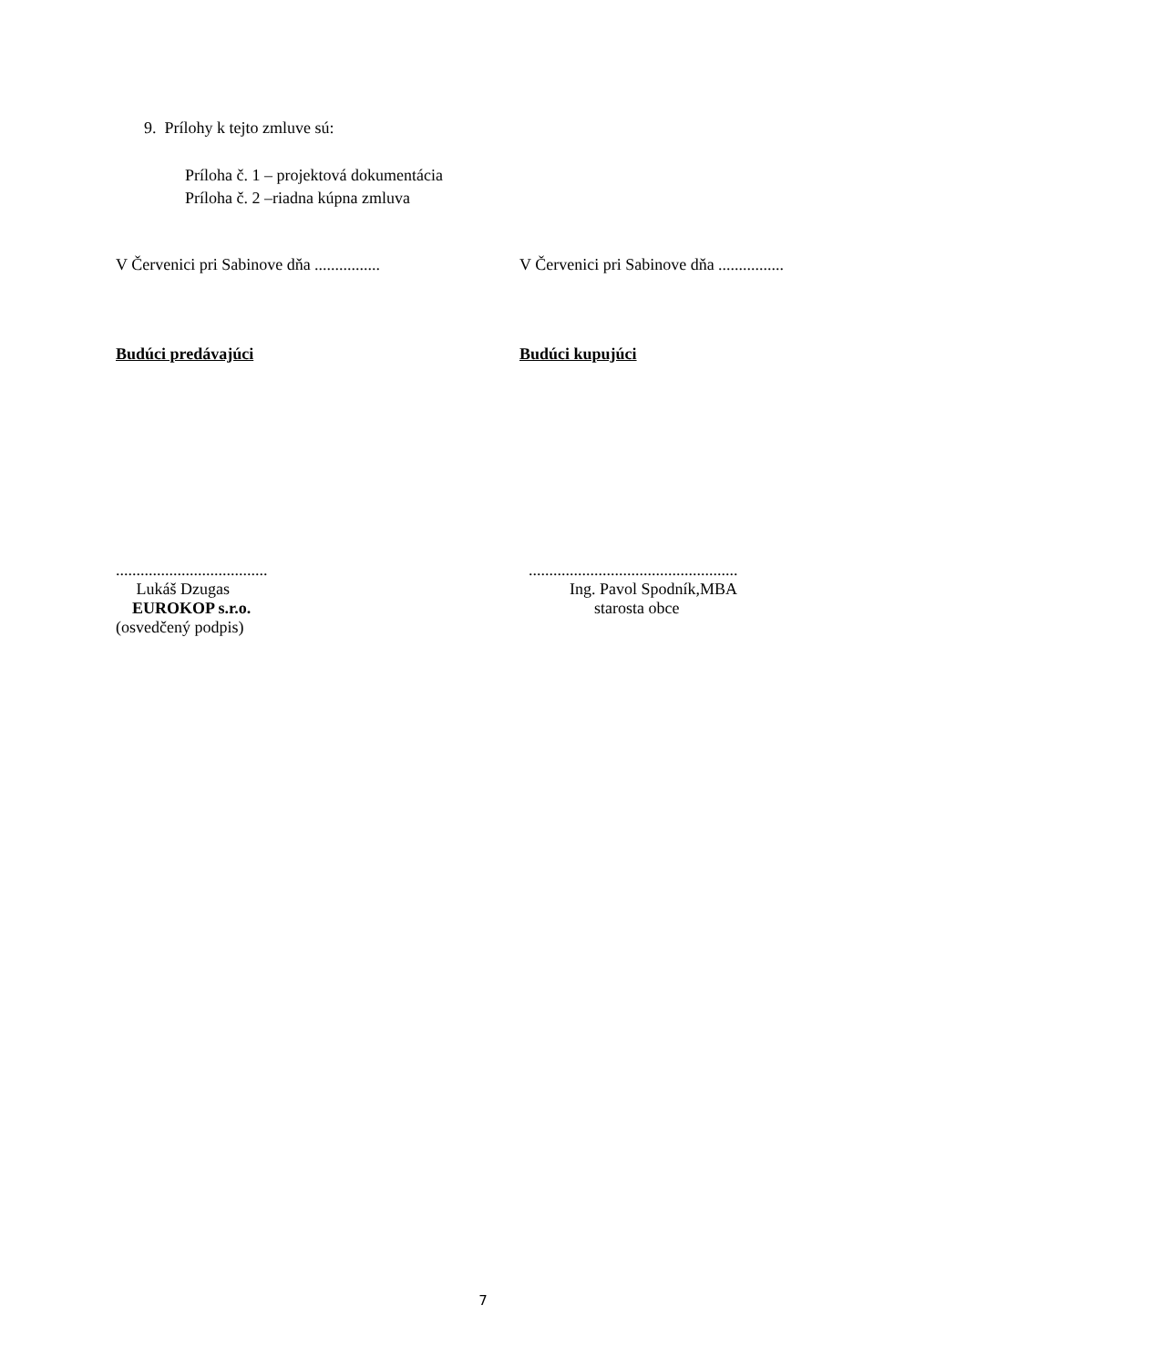9. Prílohy k tejto zmluve sú:
Príloha č. 1 – projektová dokumentácia
Príloha č. 2 –riadna kúpna zmluva
V Červenici pri Sabinove dňa ................
V Červenici pri Sabinove dňa ................
Budúci predávajúci Budúci kupujúci
.....................................
Lukáš Dzugas
EUROKOP s.r.o.
(osvedčený podpis)
...................................................
Ing. Pavol Spodník,MBA
starosta obce
7